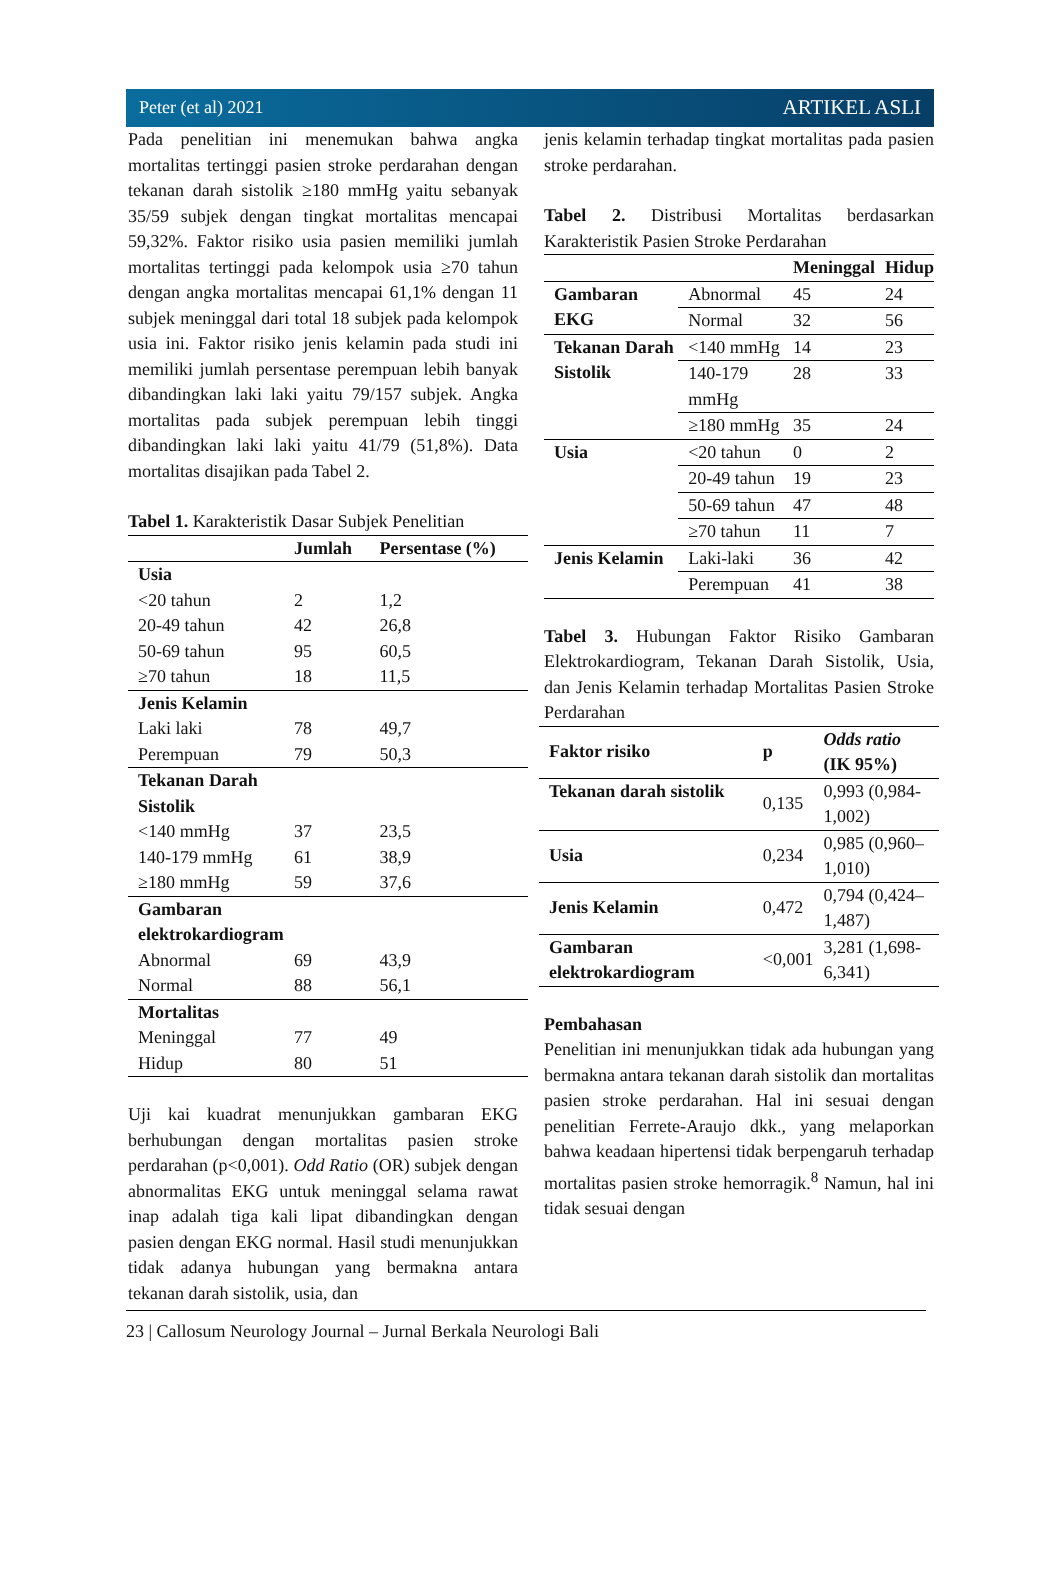Peter (et al) 2021 ARTIKEL ASLI
Pada penelitian ini menemukan bahwa angka mortalitas tertinggi pasien stroke perdarahan dengan tekanan darah sistolik ≥180 mmHg yaitu sebanyak 35/59 subjek dengan tingkat mortalitas mencapai 59,32%. Faktor risiko usia pasien memiliki jumlah mortalitas tertinggi pada kelompok usia ≥70 tahun dengan angka mortalitas mencapai 61,1% dengan 11 subjek meninggal dari total 18 subjek pada kelompok usia ini. Faktor risiko jenis kelamin pada studi ini memiliki jumlah persentase perempuan lebih banyak dibandingkan laki laki yaitu 79/157 subjek. Angka mortalitas pada subjek perempuan lebih tinggi dibandingkan laki laki yaitu 41/79 (51,8%). Data mortalitas disajikan pada Tabel 2.
Tabel 1. Karakteristik Dasar Subjek Penelitian
| | Jumlah | Persentase (%) |
| --- | --- | --- |
| Usia | | |
| <20 tahun | 2 | 1,2 |
| 20-49 tahun | 42 | 26,8 |
| 50-69 tahun | 95 | 60,5 |
| ≥70 tahun | 18 | 11,5 |
| Jenis Kelamin | | |
| Laki laki | 78 | 49,7 |
| Perempuan | 79 | 50,3 |
| Tekanan Darah Sistolik | | |
| <140 mmHg | 37 | 23,5 |
| 140-179 mmHg | 61 | 38,9 |
| ≥180 mmHg | 59 | 37,6 |
| Gambaran elektrokardiogram | | |
| Abnormal | 69 | 43,9 |
| Normal | 88 | 56,1 |
| Mortalitas | | |
| Meninggal | 77 | 49 |
| Hidup | 80 | 51 |
Uji kai kuadrat menunjukkan gambaran EKG berhubungan dengan mortalitas pasien stroke perdarahan (p<0,001). Odd Ratio (OR) subjek dengan abnormalitas EKG untuk meninggal selama rawat inap adalah tiga kali lipat dibandingkan dengan pasien dengan EKG normal. Hasil studi menunjukkan tidak adanya hubungan yang bermakna antara tekanan darah sistolik, usia, dan
jenis kelamin terhadap tingkat mortalitas pada pasien stroke perdarahan.
Tabel 2. Distribusi Mortalitas berdasarkan Karakteristik Pasien Stroke Perdarahan
| | | Meninggal | Hidup |
| --- | --- | --- | --- |
| Gambaran EKG | Abnormal | 45 | 24 |
| | Normal | 32 | 56 |
| Tekanan Darah Sistolik | <140 mmHg | 14 | 23 |
| | 140-179 mmHg | 28 | 33 |
| | ≥180 mmHg | 35 | 24 |
| Usia | <20 tahun | 0 | 2 |
| | 20-49 tahun | 19 | 23 |
| | 50-69 tahun | 47 | 48 |
| | ≥70 tahun | 11 | 7 |
| Jenis Kelamin | Laki-laki | 36 | 42 |
| | Perempuan | 41 | 38 |
Tabel 3. Hubungan Faktor Risiko Gambaran Elektrokardiogram, Tekanan Darah Sistolik, Usia, dan Jenis Kelamin terhadap Mortalitas Pasien Stroke Perdarahan
| Faktor risiko | p | Odds ratio (IK 95%) |
| --- | --- | --- |
| Tekanan darah sistolik | 0,135 | 0,993 (0,984-1,002) |
| Usia | 0,234 | 0,985 (0,960–1,010) |
| Jenis Kelamin | 0,472 | 0,794 (0,424–1,487) |
| Gambaran elektrokardiogram | <0,001 | 3,281 (1,698-6,341) |
Pembahasan
Penelitian ini menunjukkan tidak ada hubungan yang bermakna antara tekanan darah sistolik dan mortalitas pasien stroke perdarahan. Hal ini sesuai dengan penelitian Ferrete-Araujo dkk., yang melaporkan bahwa keadaan hipertensi tidak berpengaruh terhadap mortalitas pasien stroke hemorragik.<sup>8</sup> Namun, hal ini tidak sesuai dengan
23 | Callosum Neurology Journal – Jurnal Berkala Neurologi Bali